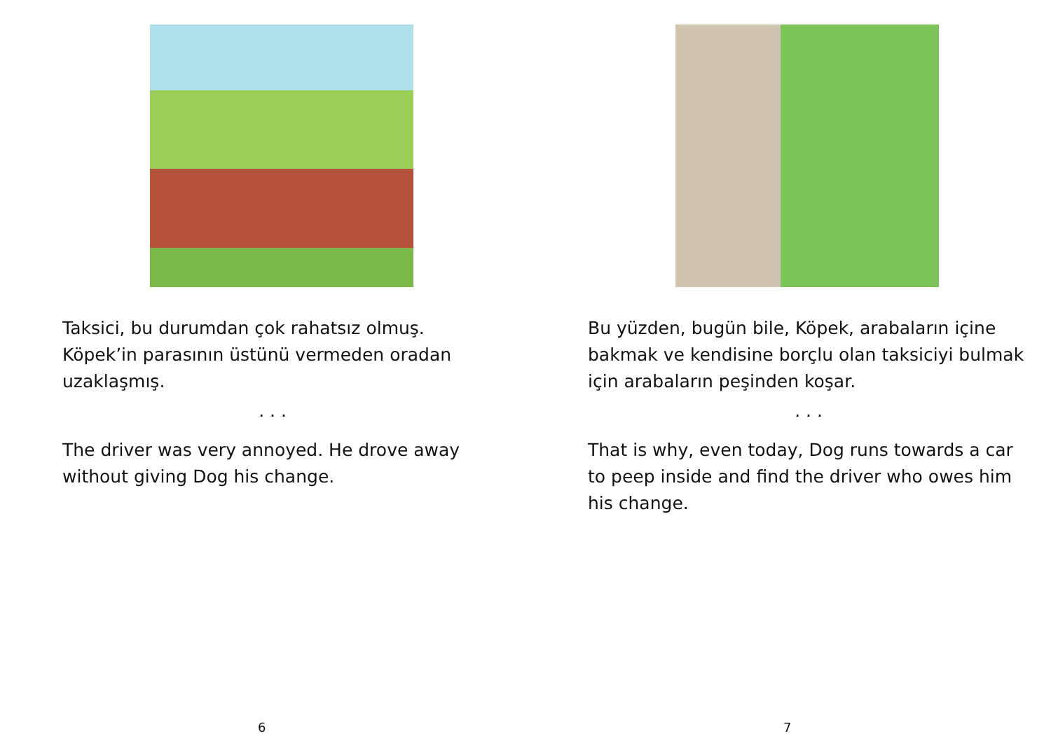Taksici, bu durumdan çok rahatsız olmuş. Köpek’in parasının üstünü vermeden oradan uzaklaşmış.
. . .
The driver was very annoyed. He drove away without giving Dog his change.
6
Bu yüzden, bugün bile, Köpek, arabaların içine bakmak ve kendisine borçlu olan taksiciyi bulmak için arabaların peşinden koşar.
. . .
That is why, even today, Dog runs towards a car to peep inside and find the driver who owes him his change.
7